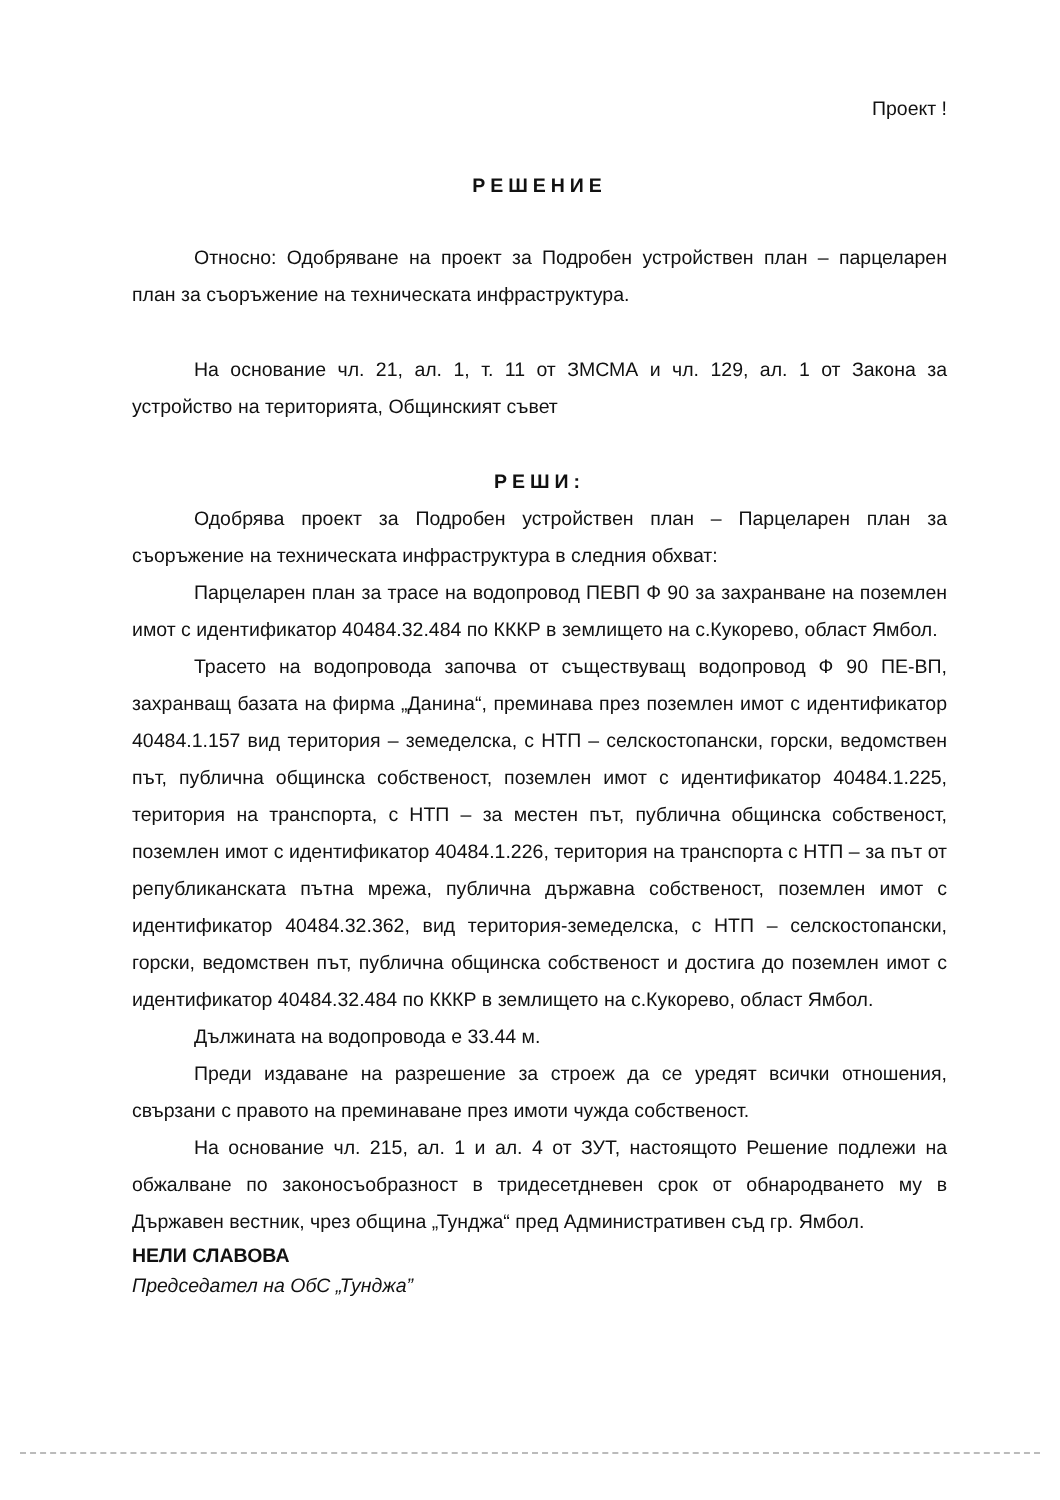Проект !
РЕШЕНИЕ
Относно: Одобряване на проект за Подробен устройствен план – парцеларен план за съоръжение на техническата инфраструктура.
На основание чл. 21, ал. 1, т. 11 от ЗМСМА и чл. 129, ал. 1 от Закона за устройство на територията, Общинският съвет
РЕШИ:
Одобрява проект за Подробен устройствен план – Парцеларен план за съоръжение на техническата инфраструктура в следния обхват:
Парцеларен план за трасе на водопровод ПЕВП Ф 90 за захранване на поземлен имот с идентификатор 40484.32.484 по КККР в землището на с.Кукорево, област Ямбол.
Трасето на водопровода започва от съществуващ водопровод Ф 90 ПЕ-ВП, захранващ базата на фирма „Данина“, преминава през поземлен имот с идентификатор 40484.1.157 вид територия – земеделска, с НТП – селскостопански, горски, ведомствен път, публична общинска собственост, поземлен имот с идентификатор 40484.1.225, територия на транспорта, с НТП – за местен път, публична общинска собственост, поземлен имот с идентификатор 40484.1.226, територия на транспорта с НТП – за път от републиканската пътна мрежа, публична държавна собственост, поземлен имот с идентификатор 40484.32.362, вид територия-земеделска, с НТП – селскостопански, горски, ведомствен път, публична общинска собственост и достига до поземлен имот с идентификатор 40484.32.484 по КККР в землището на с.Кукорево, област Ямбол.
Дължината на водопровода е 33.44 м.
Преди издаване на разрешение за строеж да се уредят всички отношения, свързани с правото на преминаване през имоти чужда собственост.
На основание чл. 215, ал. 1 и ал. 4 от ЗУТ, настоящото Решение подлежи на обжалване по законосъобразност в тридесетдневен срок от обнародването му в Държавен вестник, чрез община „Тунджа“ пред Административен съд гр. Ямбол.
НЕЛИ СЛАВОВА
Председател на ОбС „Тунджа”